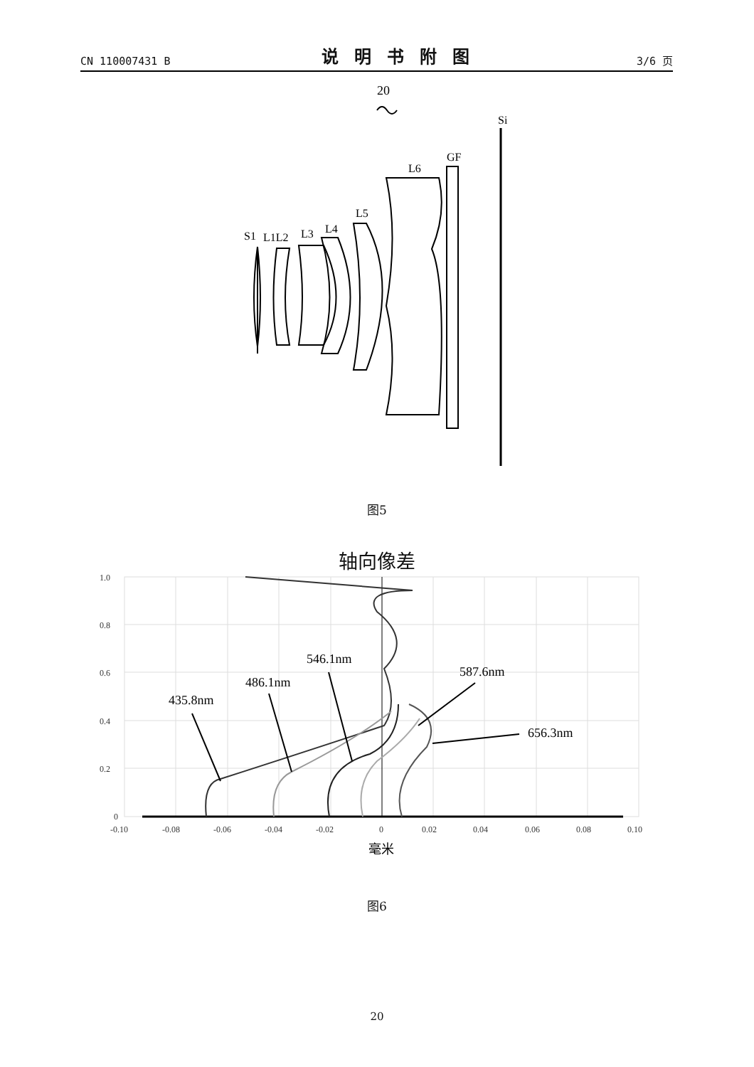CN 110007431 B 说明书附图 3/6 页
20
Si
GF
L6
L5
L4
L3
S1
L1L2
图5
轴向像差
435.8nm
486.1nm
546.1nm
587.6nm
656.3nm
1.0
0.8
0.6
0.4
0.2
0
-0.10
-0.08
-0.06
-0.04
-0.02
0
0.02
0.04
0.06
0.08
0.10
毫米
图6
20